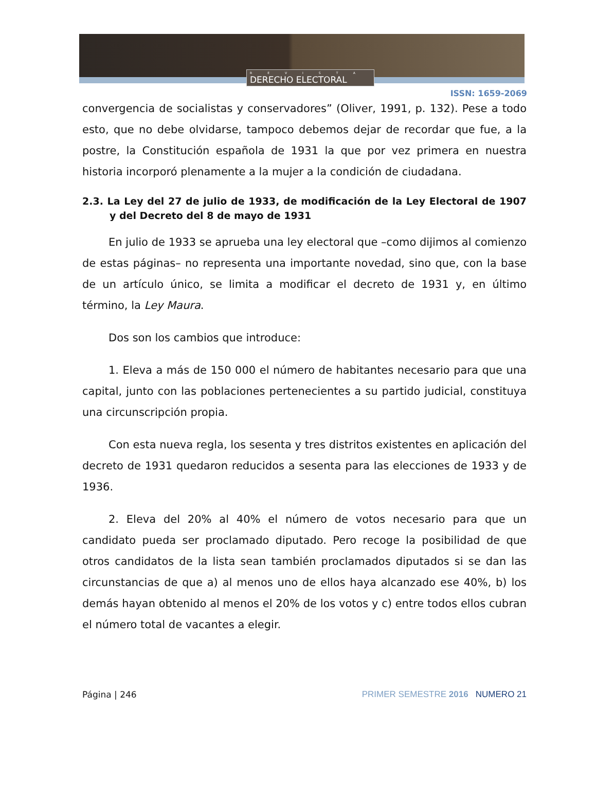REVISTA
DERECHO ELECTORAL
ISSN: 1659-2069
convergencia de socialistas y conservadores” (Oliver, 1991, p. 132). Pese a todo esto, que no debe olvidarse, tampoco debemos dejar de recordar que fue, a la postre, la Constitución española de 1931 la que por vez primera en nuestra historia incorporó plenamente a la mujer a la condición de ciudadana.
2.3. La Ley del 27 de julio de 1933, de modificación de la Ley Electoral de 1907 y del Decreto del 8 de mayo de 1931
En julio de 1933 se aprueba una ley electoral que –como dijimos al comienzo de estas páginas– no representa una importante novedad, sino que, con la base de un artículo único, se limita a modificar el decreto de 1931 y, en último término, la Ley Maura.
Dos son los cambios que introduce:
1. Eleva a más de 150 000 el número de habitantes necesario para que una capital, junto con las poblaciones pertenecientes a su partido judicial, constituya una circunscripción propia.
Con esta nueva regla, los sesenta y tres distritos existentes en aplicación del decreto de 1931 quedaron reducidos a sesenta para las elecciones de 1933 y de 1936.
2. Eleva del 20% al 40% el número de votos necesario para que un candidato pueda ser proclamado diputado. Pero recoge la posibilidad de que otros candidatos de la lista sean también proclamados diputados si se dan las circunstancias de que a) al menos uno de ellos haya alcanzado ese 40%, b) los demás hayan obtenido al menos el 20% de los votos y c) entre todos ellos cubran el número total de vacantes a elegir.
Página | 246 PRIMER SEMESTRE 2016 NUMERO 21